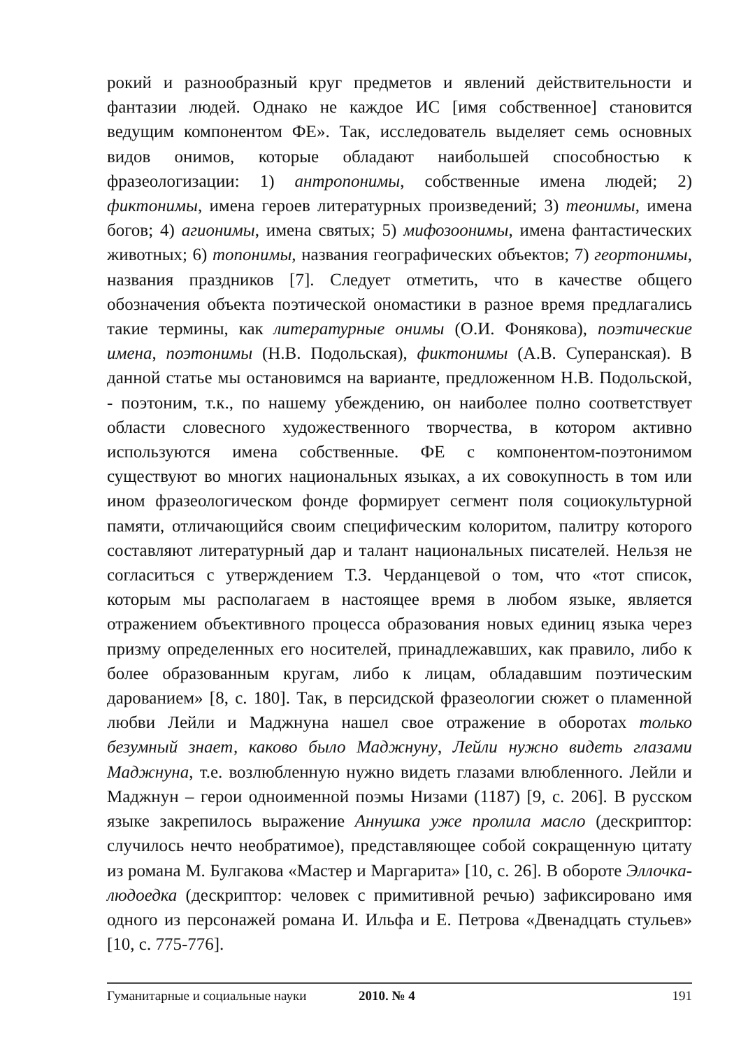рокий и разнообразный круг предметов и явлений действительности и фантазии людей. Однако не каждое ИС [имя собственное] становится ведущим компонентом ФЕ». Так, исследователь выделяет семь основных видов онимов, которые обладают наибольшей способностью к фразеологизации: 1) антропонимы, собственные имена людей; 2) фиктонимы, имена героев литературных произведений; 3) теонимы, имена богов; 4) агионимы, имена святых; 5) мифозоонимы, имена фантастических животных; 6) топонимы, названия географических объектов; 7) геортонимы, названия праздников [7]. Следует отметить, что в качестве общего обозначения объекта поэтической ономастики в разное время предлагались такие термины, как литературные онимы (О.И. Фонякова), поэтические имена, поэтонимы (Н.В. Подольская), фиктонимы (А.В. Суперанская). В данной статье мы остановимся на варианте, предложенном Н.В. Подольской, - поэтоним, т.к., по нашему убеждению, он наиболее полно соответствует области словесного художественного творчества, в котором активно используются имена собственные. ФЕ с компонентом-поэтонимом существуют во многих национальных языках, а их совокупность в том или ином фразеологическом фонде формирует сегмент поля социокультурной памяти, отличающийся своим специфическим колоритом, палитру которого составляют литературный дар и талант национальных писателей. Нельзя не согласиться с утверждением Т.З. Черданцевой о том, что «тот список, которым мы располагаем в настоящее время в любом языке, является отражением объективного процесса образования новых единиц языка через призму определенных его носителей, принадлежавших, как правило, либо к более образованным кругам, либо к лицам, обладавшим поэтическим дарованием» [8, с. 180]. Так, в персидской фразеологии сюжет о пламенной любви Лейли и Маджнуна нашел свое отражение в оборотах только безумный знает, каково было Маджнуну, Лейли нужно видеть глазами Маджнуна, т.е. возлюбленную нужно видеть глазами влюбленного. Лейли и Маджнун – герои одноименной поэмы Низами (1187) [9, с. 206]. В русском языке закрепилось выражение Аннушка уже пролила масло (дескриптор: случилось нечто необратимое), представляющее собой сокращенную цитату из романа М. Булгакова «Мастер и Маргарита» [10, с. 26]. В обороте Эллочка-людоедка (дескриптор: человек с примитивной речью) зафиксировано имя одного из персонажей романа И. Ильфа и Е. Петрова «Двенадцать стульев» [10, с. 775-776].
Гуманитарные и социальные науки 2010. № 4 191